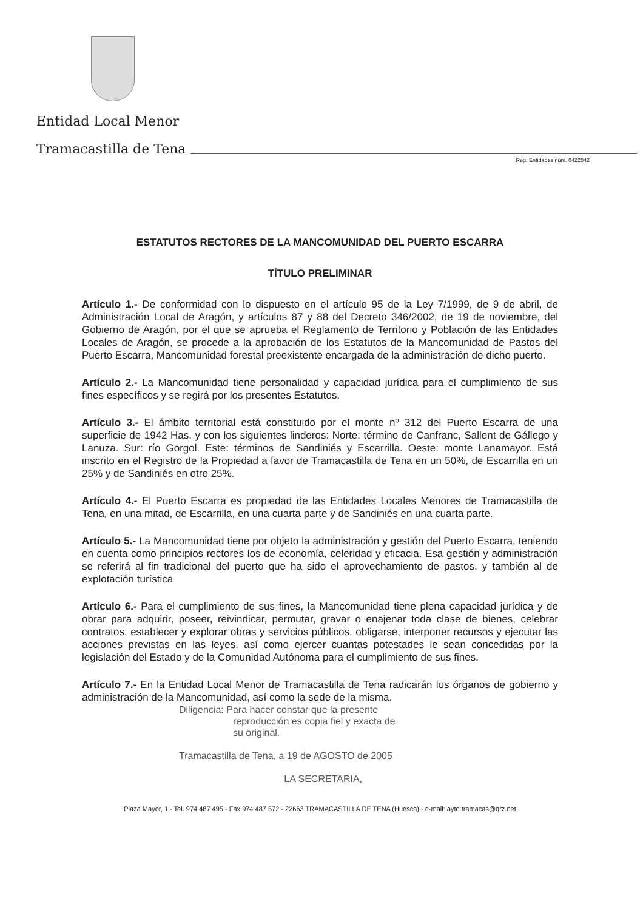Entidad Local Menor
Tramacastilla de Tena
Reg. Entidades núm. 0422042
ESTATUTOS RECTORES DE LA MANCOMUNIDAD DEL PUERTO ESCARRA
TÍTULO PRELIMINAR
Artículo 1.- De conformidad con lo dispuesto en el artículo 95 de la Ley 7/1999, de 9 de abril, de Administración Local de Aragón, y artículos 87 y 88 del Decreto 346/2002, de 19 de noviembre, del Gobierno de Aragón, por el que se aprueba el Reglamento de Territorio y Población de las Entidades Locales de Aragón, se procede a la aprobación de los Estatutos de la Mancomunidad de Pastos del Puerto Escarra, Mancomunidad forestal preexistente encargada de la administración de dicho puerto.
Artículo 2.- La Mancomunidad tiene personalidad y capacidad jurídica para el cumplimiento de sus fines específicos y se regirá por los presentes Estatutos.
Artículo 3.- El ámbito territorial está constituido por el monte nº 312 del Puerto Escarra de una superficie de 1942 Has. y con los siguientes linderos: Norte: término de Canfranc, Sallent de Gállego y Lanuza. Sur: río Gorgol. Este: términos de Sandiniés y Escarrilla. Oeste: monte Lanamayor. Está inscrito en el Registro de la Propiedad a favor de Tramacastilla de Tena en un 50%, de Escarrilla en un 25% y de Sandiniés en otro 25%.
Artículo 4.- El Puerto Escarra es propiedad de las Entidades Locales Menores de Tramacastilla de Tena, en una mitad, de Escarrilla, en una cuarta parte y de Sandiniés en una cuarta parte.
Artículo 5.- La Mancomunidad tiene por objeto la administración y gestión del Puerto Escarra, teniendo en cuenta como principios rectores los de economía, celeridad y eficacia. Esa gestión y administración se referirá al fin tradicional del puerto que ha sido el aprovechamiento de pastos, y también al de explotación turística
Artículo 6.- Para el cumplimiento de sus fines, la Mancomunidad tiene plena capacidad jurídica y de obrar para adquirir, poseer, reivindicar, permutar, gravar o enajenar toda clase de bienes, celebrar contratos, establecer y explorar obras y servicios públicos, obligarse, interponer recursos y ejecutar las acciones previstas en las leyes, así como ejercer cuantas potestades le sean concedidas por la legislación del Estado y de la Comunidad Autónoma para el cumplimiento de sus fines.
Artículo 7.- En la Entidad Local Menor de Tramacastilla de Tena radicarán los órganos de gobierno y administración de la Mancomunidad, así como la sede de la misma.
Diligencia: Para hacer constar que la presente
reproducción es copia fiel y exacta de
su original.
Tramacastilla de Tena, a 19 de AGOSTO de 2005
LA SECRETARIA,
Plaza Mayor, 1 - Tel. 974 487 495 - Fax 974 487 572 - 22663 TRAMACASTILLA DE TENA (Huesca) - e-mail: ayto.tramacas@qrz.net